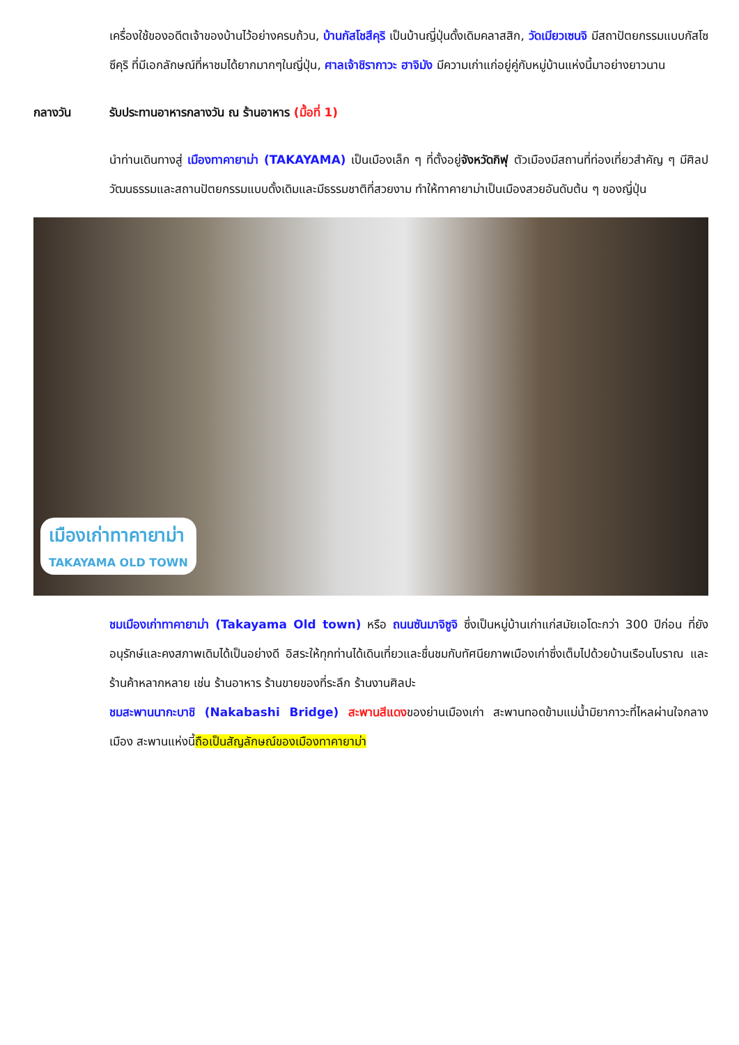เครื่องใช้ของอดีตเจ้าของบ้านไว้อย่างครบถ้วน, บ้านกัสโชสึคุริ เป็นบ้านญี่ปุ่นดั้งเดิมคลาสสิก, วัดเมียวเซนจิ มีสถาปัตยกรรมแบบกัสโซซึคุริ ที่มีเอกลักษณ์ที่หาชมได้ยากมากๆในญี่ปุ่น, ศาลเจ้าชิรากาวะ ฮาจิมัง มีความเก่าแก่อยู่คู่กับหมู่บ้านแห่งนี้มาอย่างยาวนาน
กลางวัน รับประทานอาหารกลางวัน ณ ร้านอาหาร (มื้อที่ 1)
นำท่านเดินทางสู่ เมืองทาคายาม่า (TAKAYAMA) เป็นเมืองเล็ก ๆ ที่ตั้งอยู่จังหวัดกิฟุ ตัวเมืองมีสถานที่ท่องเที่ยวสำคัญ ๆ มีศิลปวัฒนธรรมและสถานปัตยกรรมแบบดั้งเดิมและมีธรรมชาติที่สวยงาม ทำให้ทาคายาม่าเป็นเมืองสวยอันดับต้น ๆ ของญี่ปุ่น
เมืองเก่าทาคายาม่า
TAKAYAMA OLD TOWN
ชมเมืองเก่าทาคายาม่า (Takayama Old town) หรือ ถนนซันมาจิซูจิ ซึ่งเป็นหมู่บ้านเก่าแก่สมัยเอโดะกว่า 300 ปีก่อน ที่ยังอนุรักษ์และคงสภาพเดิมได้เป็นอย่างดี อิสระให้ทุกท่านได้เดินเที่ยวและชื่นชมกับทัศนียภาพเมืองเก่าซึ่งเต็มไปด้วยบ้านเรือนโบราณ และร้านค้าหลากหลาย เช่น ร้านอาหาร ร้านขายของที่ระลึก ร้านงานศิลปะ
ชมสะพานนากะบาชิ (Nakabashi Bridge) สะพานสีแดงของย่านเมืองเก่า สะพานทอดข้ามแม่น้ำมิยากาวะที่ไหลผ่านใจกลางเมือง สะพานแห่งนี้ถือเป็นสัญลักษณ์ของเมืองทาคายาม่า